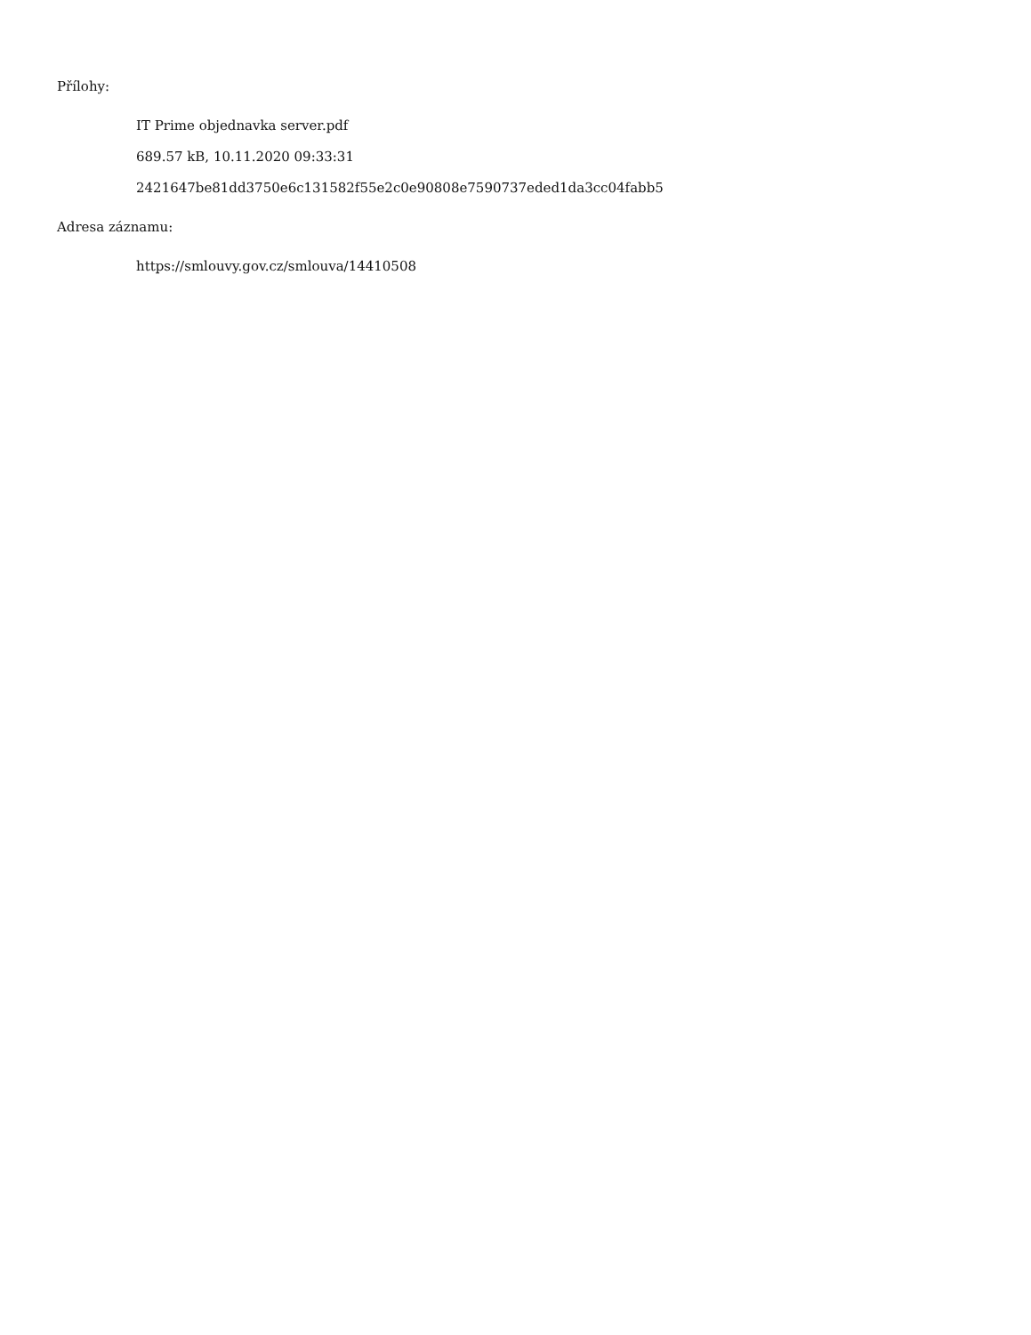Přílohy:
IT Prime objednavka server.pdf
689.57 kB, 10.11.2020 09:33:31
2421647be81dd3750e6c131582f55e2c0e90808e7590737eded1da3cc04fabb5
Adresa záznamu:
https://smlouvy.gov.cz/smlouva/14410508